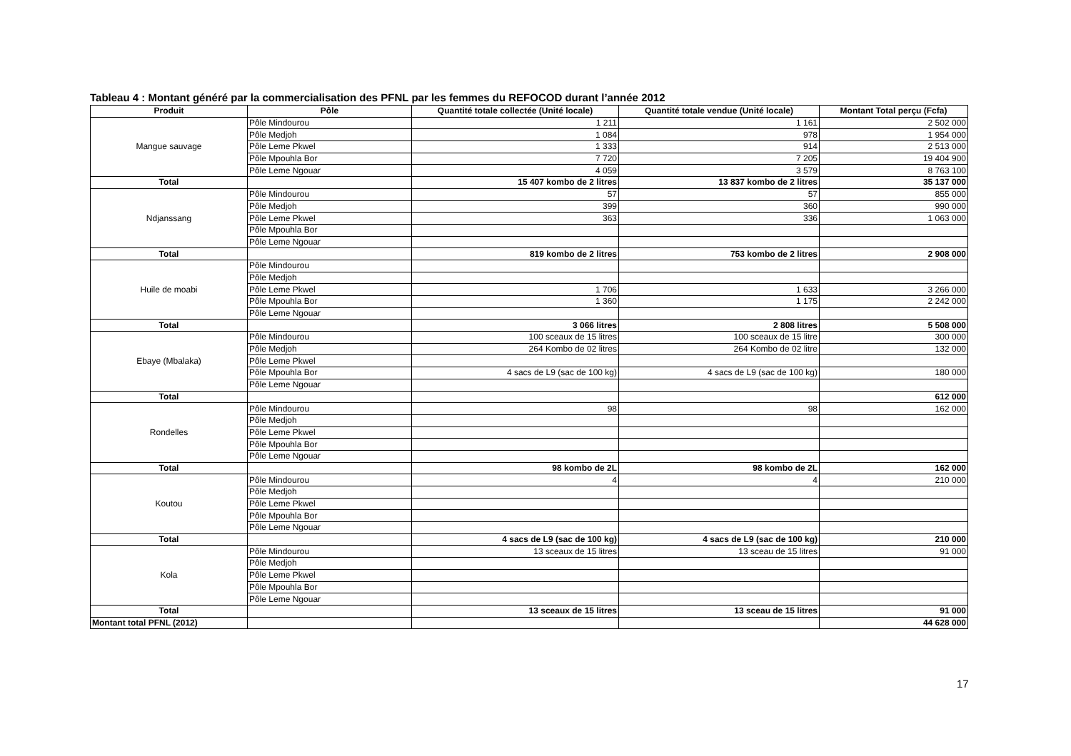Tableau 4 : Montant généré par la commercialisation des PFNL par les femmes du REFOCOD durant l’année 2012
| Produit | Pôle | Quantité totale collectée (Unité locale) | Quantité totale vendue (Unité locale) | Montant Total perçu (Fcfa) |
| --- | --- | --- | --- | --- |
| Mangue sauvage | Pôle Mindourou | 1 211 | 1 161 | 2 502 000 |
| | Pôle Medjoh | 1 084 | 978 | 1 954 000 |
| | Pôle Leme Pkwel | 1 333 | 914 | 2 513 000 |
| | Pôle Mpouhla Bor | 7 720 | 7 205 | 19 404 900 |
| | Pôle Leme Ngouar | 4 059 | 3 579 | 8 763 100 |
| Total | | 15 407 kombo de 2 litres | 13 837 kombo de 2 litres | 35 137 000 |
| Ndjanssang | Pôle Mindourou | 57 | 57 | 855 000 |
| | Pôle Medjoh | 399 | 360 | 990 000 |
| | Pôle Leme Pkwel | 363 | 336 | 1 063 000 |
| | Pôle Mpouhla Bor | | | |
| | Pôle Leme Ngouar | | | |
| Total | | 819 kombo de 2 litres | 753 kombo de 2 litres | 2 908 000 |
| Huile de moabi | Pôle Mindourou | | | |
| | Pôle Medjoh | | | |
| | Pôle Leme Pkwel | 1 706 | 1 633 | 3 266 000 |
| | Pôle Mpouhla Bor | 1 360 | 1 175 | 2 242 000 |
| | Pôle Leme Ngouar | | | |
| Total | | 3 066 litres | 2 808 litres | 5 508 000 |
| Ebaye (Mbalaka) | Pôle Mindourou | 100 sceaux de 15 litres | 100 sceaux de 15 litre | 300 000 |
| | Pôle Medjoh | 264 Kombo de 02 litres | 264 Kombo de 02 litre | 132 000 |
| | Pôle Leme Pkwel | | | |
| | Pôle Mpouhla Bor | 4 sacs de L9 (sac de 100 kg) | 4 sacs de L9 (sac de 100 kg) | 180 000 |
| | Pôle Leme Ngouar | | | |
| Total | | | | 612 000 |
| Rondelles | Pôle Mindourou | 98 | 98 | 162 000 |
| | Pôle Medjoh | | | |
| | Pôle Leme Pkwel | | | |
| | Pôle Mpouhla Bor | | | |
| | Pôle Leme Ngouar | | | |
| Total | | 98 kombo de 2L | 98 kombo de 2L | 162 000 |
| Koutou | Pôle Mindourou | 4 | 4 | 210 000 |
| | Pôle Medjoh | | | |
| | Pôle Leme Pkwel | | | |
| | Pôle Mpouhla Bor | | | |
| | Pôle Leme Ngouar | | | |
| Total | | 4 sacs de L9 (sac de 100 kg) | 4 sacs de L9 (sac de 100 kg) | 210 000 |
| Kola | Pôle Mindourou | 13 sceaux de 15 litres | 13 sceau de 15 litres | 91 000 |
| | Pôle Medjoh | | | |
| | Pôle Leme Pkwel | | | |
| | Pôle Mpouhla Bor | | | |
| | Pôle Leme Ngouar | | | |
| Total | | 13 sceaux de 15 litres | 13 sceau de 15 litres | 91 000 |
| Montant total PFNL (2012) | | | | 44 628 000 |
17